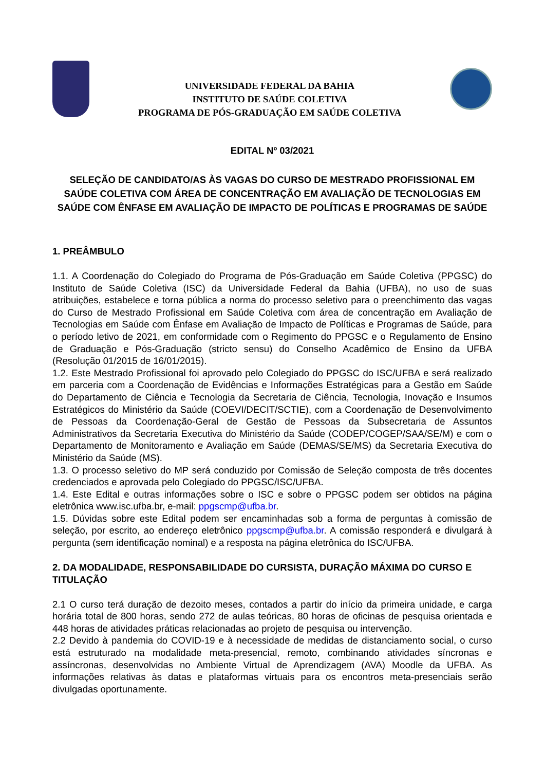UNIVERSIDADE FEDERAL DA BAHIA
INSTITUTO DE SAÚDE COLETIVA
PROGRAMA DE PÓS-GRADUAÇÃO EM SAÚDE COLETIVA
EDITAL Nº 03/2021
SELEÇÃO DE CANDIDATO/AS ÀS VAGAS DO CURSO DE MESTRADO PROFISSIONAL EM SAÚDE COLETIVA COM ÁREA DE CONCENTRAÇÃO EM AVALIAÇÃO DE TECNOLOGIAS EM SAÚDE COM ÊNFASE EM AVALIAÇÃO DE IMPACTO DE POLÍTICAS E PROGRAMAS DE SAÚDE
1. PREÂMBULO
1.1. A Coordenação do Colegiado do Programa de Pós-Graduação em Saúde Coletiva (PPGSC) do Instituto de Saúde Coletiva (ISC) da Universidade Federal da Bahia (UFBA), no uso de suas atribuições, estabelece e torna pública a norma do processo seletivo para o preenchimento das vagas do Curso de Mestrado Profissional em Saúde Coletiva com área de concentração em Avaliação de Tecnologias em Saúde com Ênfase em Avaliação de Impacto de Políticas e Programas de Saúde, para o período letivo de 2021, em conformidade com o Regimento do PPGSC e o Regulamento de Ensino de Graduação e Pós-Graduação (stricto sensu) do Conselho Acadêmico de Ensino da UFBA (Resolução 01/2015 de 16/01/2015).
1.2. Este Mestrado Profissional foi aprovado pelo Colegiado do PPGSC do ISC/UFBA e será realizado em parceria com a Coordenação de Evidências e Informações Estratégicas para a Gestão em Saúde do Departamento de Ciência e Tecnologia da Secretaria de Ciência, Tecnologia, Inovação e Insumos Estratégicos do Ministério da Saúde (COEVI/DECIT/SCTIE), com a Coordenação de Desenvolvimento de Pessoas da Coordenação-Geral de Gestão de Pessoas da Subsecretaria de Assuntos Administrativos da Secretaria Executiva do Ministério da Saúde (CODEP/COGEP/SAA/SE/M) e com o Departamento de Monitoramento e Avaliação em Saúde (DEMAS/SE/MS) da Secretaria Executiva do Ministério da Saúde (MS).
1.3. O processo seletivo do MP será conduzido por Comissão de Seleção composta de três docentes credenciados e aprovada pelo Colegiado do PPGSC/ISC/UFBA.
1.4. Este Edital e outras informações sobre o ISC e sobre o PPGSC podem ser obtidos na página eletrônica www.isc.ufba.br, e-mail: ppgscmp@ufba.br.
1.5. Dúvidas sobre este Edital podem ser encaminhadas sob a forma de perguntas à comissão de seleção, por escrito, ao endereço eletrônico ppgscmp@ufba.br. A comissão responderá e divulgará à pergunta (sem identificação nominal) e a resposta na página eletrônica do ISC/UFBA.
2. DA MODALIDADE, RESPONSABILIDADE DO CURSISTA, DURAÇÃO MÁXIMA DO CURSO E TITULAÇÃO
2.1 O curso terá duração de dezoito meses, contados a partir do início da primeira unidade, e carga horária total de 800 horas, sendo 272 de aulas teóricas, 80 horas de oficinas de pesquisa orientada e 448 horas de atividades práticas relacionadas ao projeto de pesquisa ou intervenção.
2.2 Devido à pandemia do COVID-19 e à necessidade de medidas de distanciamento social, o curso está estruturado na modalidade meta-presencial, remoto, combinando atividades síncronas e assíncronas, desenvolvidas no Ambiente Virtual de Aprendizagem (AVA) Moodle da UFBA. As informações relativas às datas e plataformas virtuais para os encontros meta-presenciais serão divulgadas oportunamente.